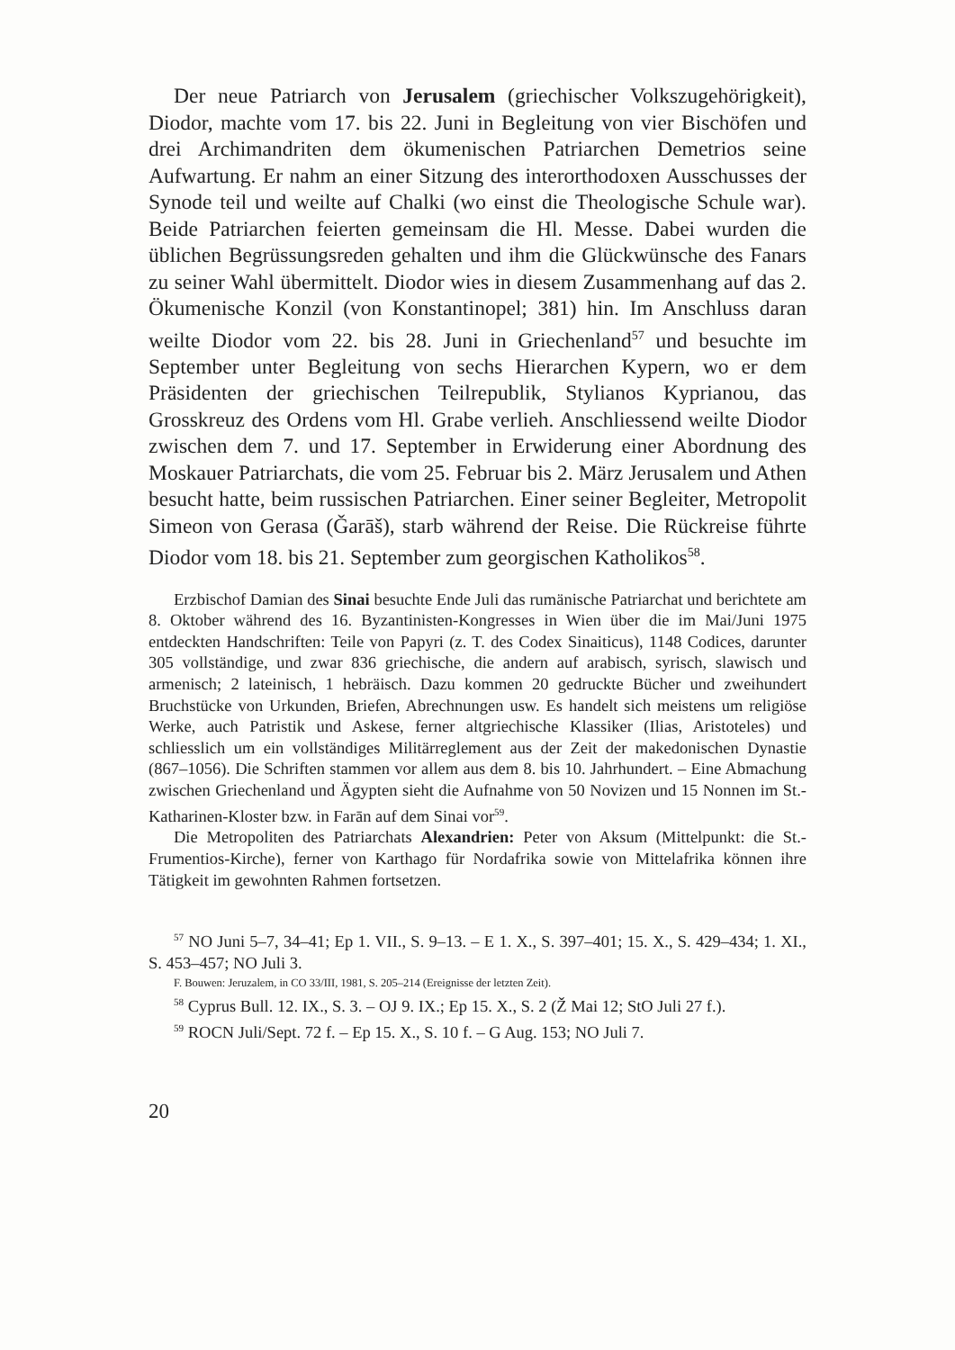Der neue Patriarch von Jerusalem (griechischer Volkszugehörigkeit), Diodor, machte vom 17. bis 22. Juni in Begleitung von vier Bischöfen und drei Archimandriten dem ökumenischen Patriarchen Demetrios seine Aufwartung. Er nahm an einer Sitzung des interorthodoxen Ausschusses der Synode teil und weilte auf Chalki (wo einst die Theologische Schule war). Beide Patriarchen feierten gemeinsam die Hl. Messe. Dabei wurden die üblichen Begrüssungsreden gehalten und ihm die Glückwünsche des Fanars zu seiner Wahl übermittelt. Diodor wies in diesem Zusammenhang auf das 2. Ökumenische Konzil (von Konstantinopel; 381) hin. Im Anschluss daran weilte Diodor vom 22. bis 28. Juni in Griechenland<sup>57</sup> und besuchte im September unter Begleitung von sechs Hierarchen Kypern, wo er dem Präsidenten der griechischen Teilrepublik, Stylianos Kyprianou, das Grosskreuz des Ordens vom Hl. Grabe verlieh. Anschliessend weilte Diodor zwischen dem 7. und 17. September in Erwiderung einer Abordnung des Moskauer Patriarchats, die vom 25. Februar bis 2. März Jerusalem und Athen besucht hatte, beim russischen Patriarchen. Einer seiner Begleiter, Metropolit Simeon von Gerasa (Ǧarāš), starb während der Reise. Die Rückreise führte Diodor vom 18. bis 21. September zum georgischen Katholikos<sup>58</sup>.
Erzbischof Damian des Sinai besuchte Ende Juli das rumänische Patriarchat und berichtete am 8. Oktober während des 16. Byzantinisten-Kongresses in Wien über die im Mai/Juni 1975 entdeckten Handschriften: Teile von Papyri (z. T. des Codex Sinaiticus), 1148 Codices, darunter 305 vollständige, und zwar 836 griechische, die andern auf arabisch, syrisch, slawisch und armenisch; 2 lateinisch, 1 hebräisch. Dazu kommen 20 gedruckte Bücher und zweihundert Bruchstücke von Urkunden, Briefen, Abrechnungen usw. Es handelt sich meistens um religiöse Werke, auch Patristik und Askese, ferner altgriechische Klassiker (Ilias, Aristoteles) und schliesslich um ein vollständiges Militärreglement aus der Zeit der makedonischen Dynastie (867–1056). Die Schriften stammen vor allem aus dem 8. bis 10. Jahrhundert. – Eine Abmachung zwischen Griechenland und Ägypten sieht die Aufnahme von 50 Novizen und 15 Nonnen im St.-Katharinen-Kloster bzw. in Farān auf dem Sinai vor<sup>59</sup>.
Die Metropoliten des Patriarchats Alexandrien: Peter von Aksum (Mittelpunkt: die St.-Frumentios-Kirche), ferner von Karthago für Nordafrika sowie von Mittelafrika können ihre Tätigkeit im gewohnten Rahmen fortsetzen.
<sup>57</sup> NO Juni 5–7, 34–41; Ep 1. VII., S. 9–13. – E 1. X., S. 397–401; 15. X., S. 429–434; 1. XI., S. 453–457; NO Juli 3.
F. Bouwen: Jeruzalem, in CO 33/III, 1981, S. 205–214 (Ereignisse der letzten Zeit).
<sup>58</sup> Cyprus Bull. 12. IX., S. 3. – OJ 9. IX.; Ep 15. X., S. 2 (Ž Mai 12; StO Juli 27 f.).
<sup>59</sup> ROCN Juli/Sept. 72 f. – Ep 15. X., S. 10 f. – G Aug. 153; NO Juli 7.
20